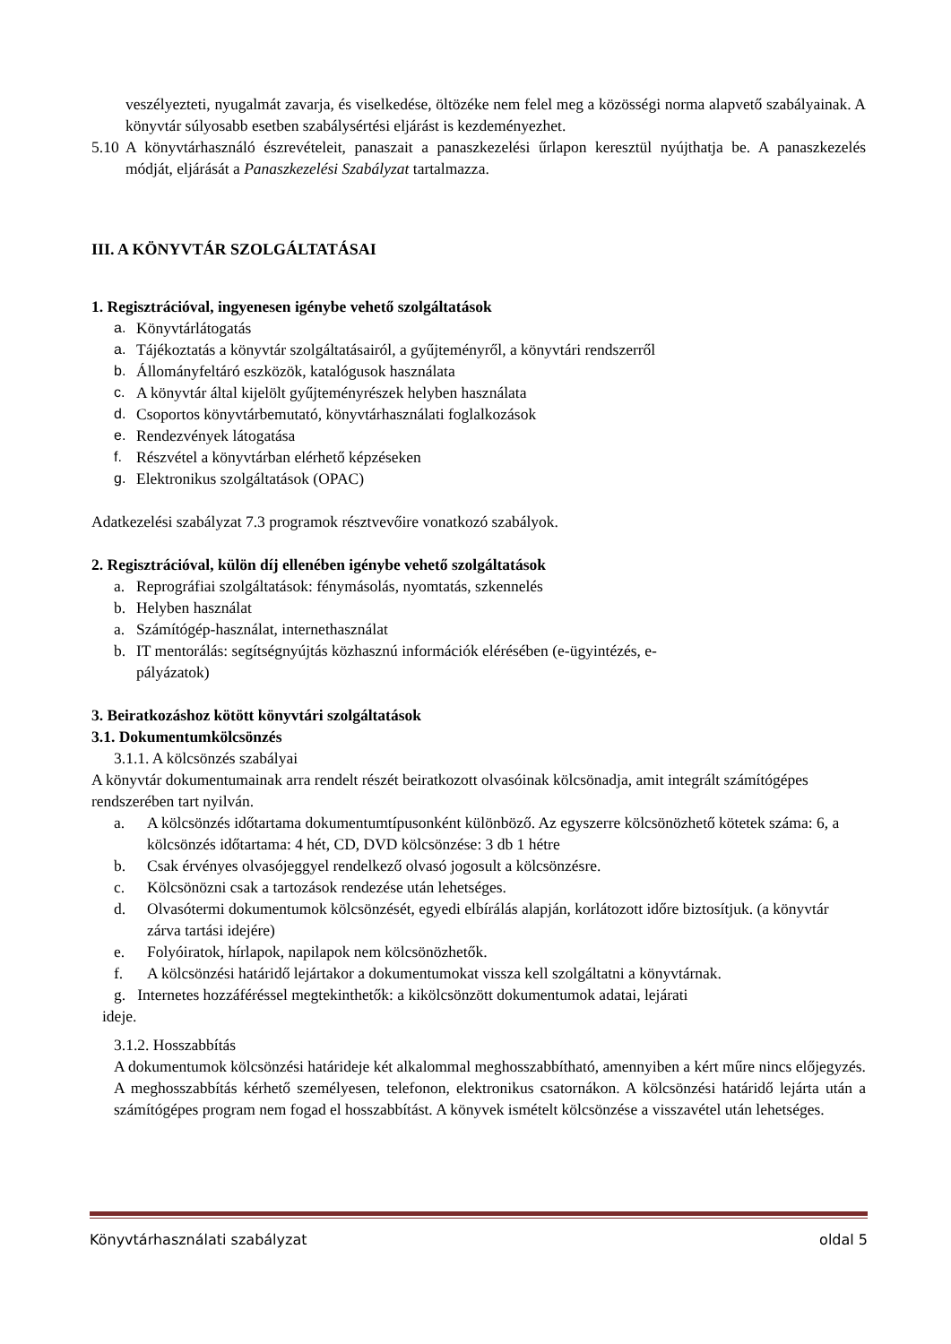veszélyezteti, nyugalmát zavarja, és viselkedése, öltözéke nem felel meg a közösségi norma alapvető szabályainak. A könyvtár súlyosabb esetben szabálysértési eljárást is kezdeményezhet.
5.10
A könyvtárhasználó észrevételeit, panaszait a panaszkezelési űrlapon keresztül nyújthatja be. A panaszkezelés módját, eljárását a Panaszkezelési Szabályzat tartalmazza.
III. A KÖNYVTÁR SZOLGÁLTATÁSAI
1. Regisztrációval, ingyenesen igénybe vehető szolgáltatások
a. Könyvtárlátogatás
a. Tájékoztatás a könyvtár szolgáltatásairól, a gyűjteményről, a könyvtári rendszerről
b. Állományfeltáró eszközök, katalógusok használata
c. A könyvtár által kijelölt gyűjteményrészek helyben használata
d. Csoportos könyvtárbemutató, könyvtárhasználati foglalkozások
e. Rendezvények látogatása
f. Részvétel a könyvtárban elérhető képzéseken
g. Elektronikus szolgáltatások (OPAC)
Adatkezelési szabályzat 7.3 programok résztvevőire vonatkozó szabályok.
2. Regisztrációval, külön díj ellenében igénybe vehető szolgáltatások
a. Reprográfiai szolgáltatások: fénymásolás, nyomtatás, szkennelés
b. Helyben használat
a. Számítógép-használat, internethasználat
b. IT mentorálás: segítségnyújtás közhasznú információk elérésében (e-ügyintézés, e-
pályázatok)
3. Beiratkozáshoz kötött könyvtári szolgáltatások
3.1. Dokumentumkölcsönzés
3.1.1. A kölcsönzés szabályai
A könyvtár dokumentumainak arra rendelt részét beiratkozott olvasóinak kölcsönadja, amit integrált számítógépes rendszerében tart nyilván.
a. A kölcsönzés időtartama dokumentumtípusonként különböző. Az egyszerre kölcsönözhető kötetek száma: 6, a kölcsönzés időtartama: 4 hét, CD, DVD kölcsönzése: 3 db 1 hétre
b. Csak érvényes olvasójeggyel rendelkező olvasó jogosult a kölcsönzésre.
c. Kölcsönözni csak a tartozások rendezése után lehetséges.
d. Olvasótermi dokumentumok kölcsönzését, egyedi elbírálás alapján, korlátozott időre biztosítjuk. (a könyvtár zárva tartási idejére)
e. Folyóiratok, hírlapok, napilapok nem kölcsönözhetők.
f. A kölcsönzési határidő lejártakor a dokumentumokat vissza kell szolgáltatni a könyvtárnak.
g. Internetes hozzáféréssel megtekinthetők: a kikölcsönzött dokumentumok adatai, lejárati
ideje.
3.1.2. Hosszabbítás
A dokumentumok kölcsönzési határideje két alkalommal meghosszabbítható, amennyiben a kért műre nincs előjegyzés. A meghosszabbítás kérhető személyesen, telefonon, elektronikus csatornákon. A kölcsönzési határidő lejárta után a számítógépes program nem fogad el hosszabbítást. A könyvek ismételt kölcsönzése a visszavétel után lehetséges.
Könyvtárhasználati szabályzat oldal 5